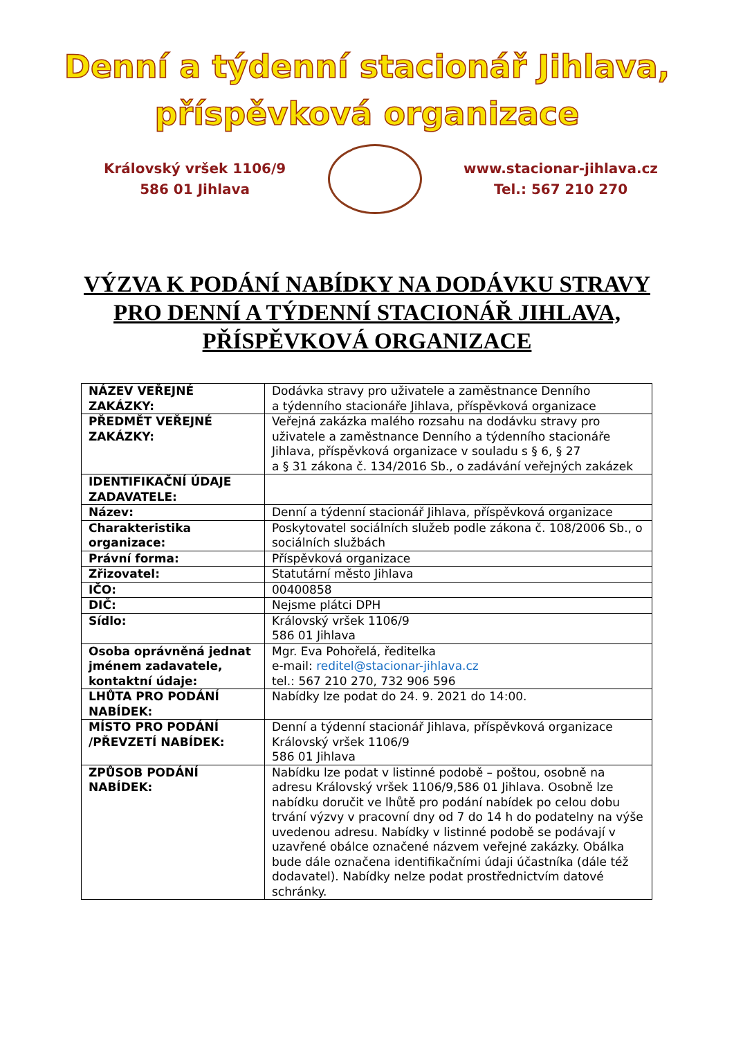Denní a týdenní stacionář Jihlava,
příspěvková organizace
Královský vršek 1106/9
586 01 Jihlava
www.stacionar-jihlava.cz
Tel.: 567 210 270
VÝZVA K PODÁNÍ NABÍDKY NA DODÁVKU STRAVY PRO DENNÍ A TÝDENNÍ STACIONÁŘ JIHLAVA,
PŘÍSPĚVKOVÁ ORGANIZACE
| NÁZEV VEŘEJNÉ ZAKÁZKY: | Dodávka stravy pro uživatele a zaměstnance Denního a týdenního stacionáře Jihlava, příspěvková organizace |
| PŘEDMĚT VEŘEJNÉ ZAKÁZKY: | Veřejná zakázka malého rozsahu na dodávku stravy pro uživatele a zaměstnance Denního a týdenního stacionáře Jihlava, příspěvková organizace v souladu s § 6, § 27 a § 31 zákona č. 134/2016 Sb., o zadávání veřejných zakázek |
| IDENTIFIKAČNÍ ÚDAJE ZADAVATELE: | |
| Název: | Denní a týdenní stacionář Jihlava, příspěvková organizace |
| Charakteristika organizace: | Poskytovatel sociálních služeb podle zákona č. 108/2006 Sb., o sociálních službách |
| Právní forma: | Příspěvková organizace |
| Zřizovatel: | Statutární město Jihlava |
| IČO: | 00400858 |
| DIČ: | Nejsme plátci DPH |
| Sídlo: | Královský vršek 1106/9 586 01 Jihlava |
| Osoba oprávněná jednat jménem zadavatele, kontaktní údaje: | Mgr. Eva Pohořelá, ředitelka e-mail: reditel@stacionar-jihlava.cz tel.: 567 210 270, 732 906 596 |
| LHŮTA PRO PODÁNÍ NABÍDEK: | Nabídky lze podat do 24. 9. 2021 do 14:00. |
| MÍSTO PRO PODÁNÍ /PŘEVZETÍ NABÍDEK: | Denní a týdenní stacionář Jihlava, příspěvková organizace Královský vršek 1106/9 586 01 Jihlava |
| ZPŮSOB PODÁNÍ NABÍDEK: | Nabídku lze podat v listinné podobě – poštou, osobně na adresu Královský vršek 1106/9,586 01 Jihlava. Osobně lze nabídku doručit ve lhůtě pro podání nabídek po celou dobu trvání výzvy v pracovní dny od 7 do 14 h do podatelny na výše uvedenou adresu. Nabídky v listinné podobě se podávají v uzavřené obálce označené názvem veřejné zakázky. Obálka bude dále označena identifikačními údaji účastníka (dále též dodavatel). Nabídky nelze podat prostřednictvím datové schránky. |